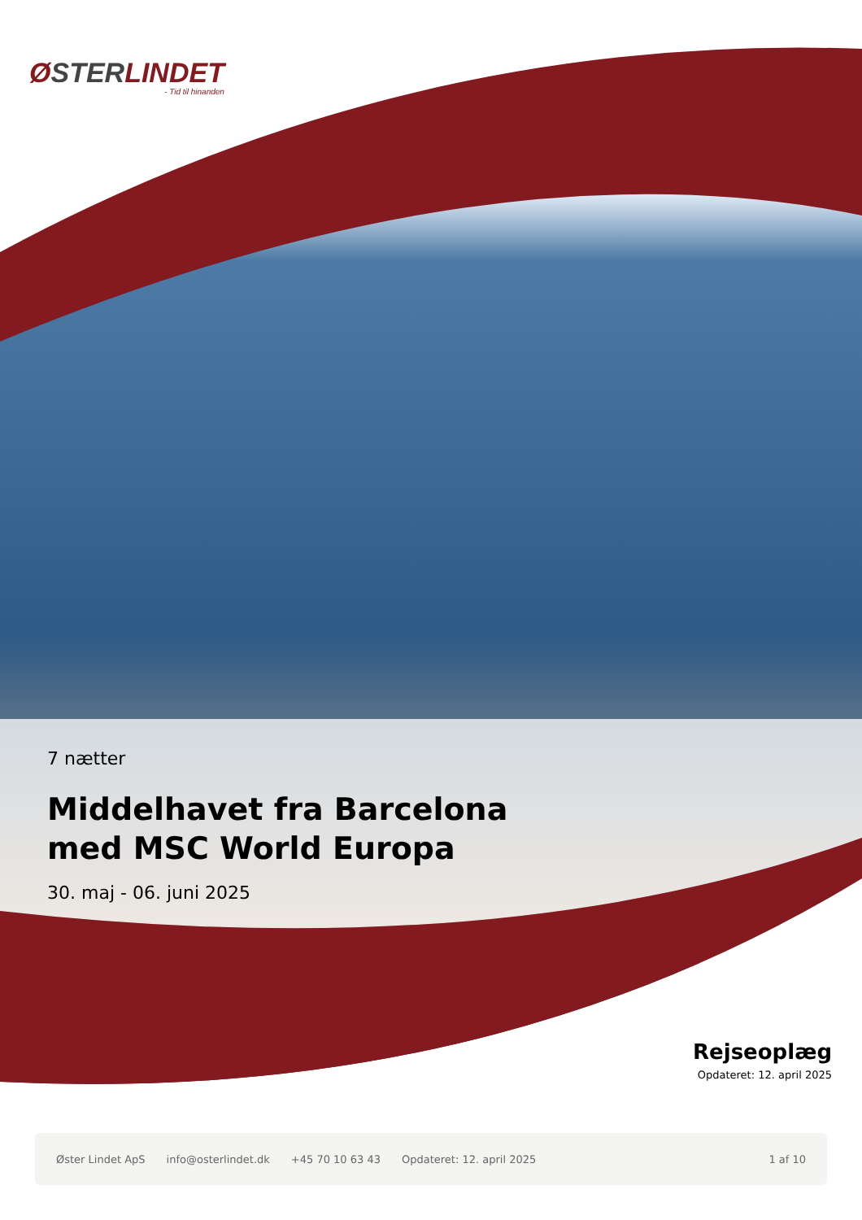ØSTERLINDET
- Tid til hinanden
7 nætter
Middelhavet fra Barcelona
med MSC World Europa
30. maj - 06. juni 2025
Rejseoplæg
Opdateret: 12. april 2025
Øster Lindet ApS info@osterlindet.dk +45 70 10 63 43 Opdateret: 12. april 2025 1 af 10